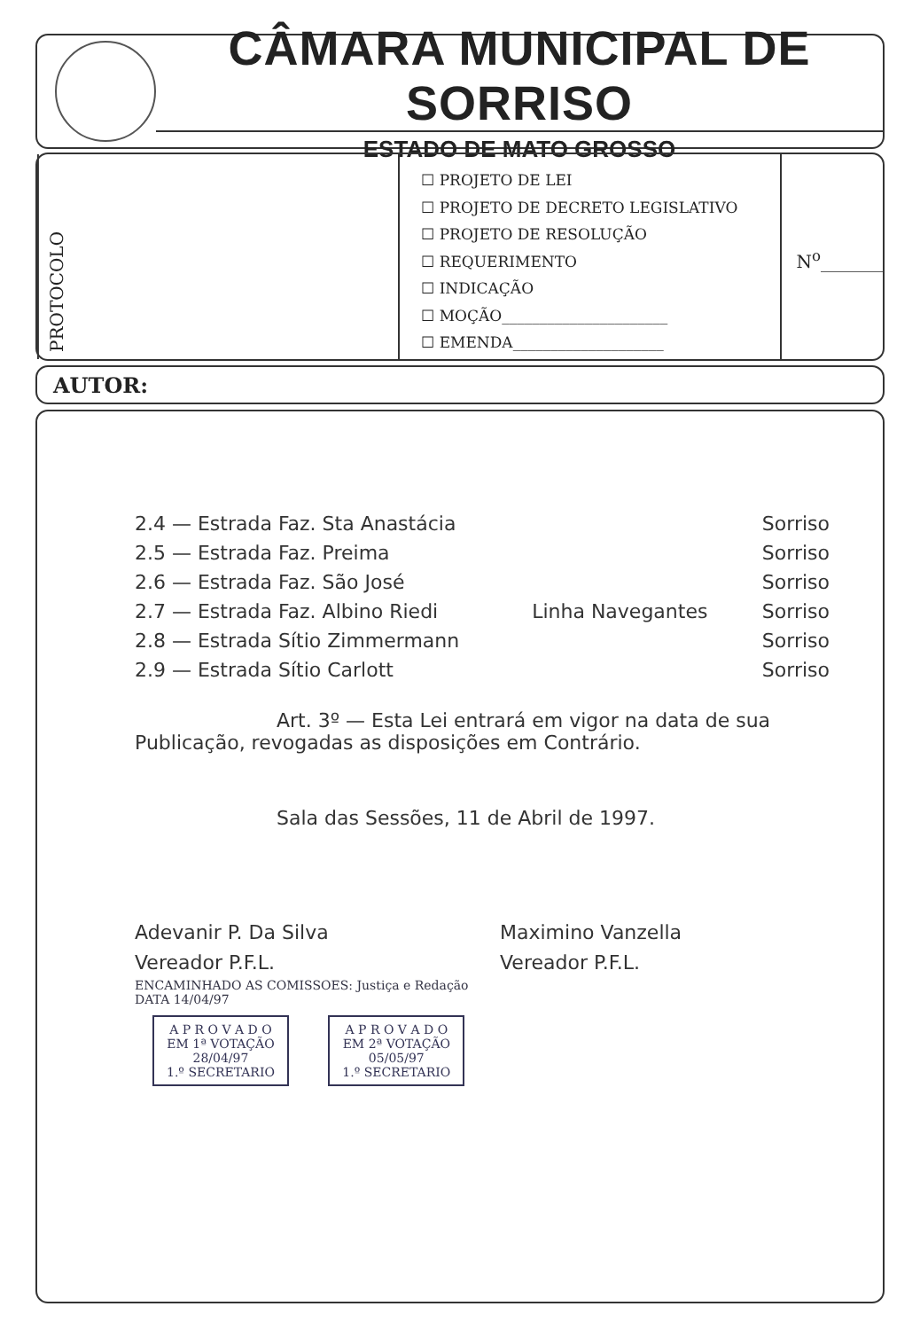CÂMARA MUNICIPAL DE SORRISO
ESTADO DE MATO GROSSO
PROTOCOLO
☐ PROJETO DE LEI
☐ PROJETO DE DECRETO LEGISLATIVO
☐ PROJETO DE RESOLUÇÃO
☐ REQUERIMENTO
☐ INDICAÇÃO
☐ MOÇÃO______________________
☐ EMENDA____________________
N<sup>o</sup>_______
AUTOR:
| 2.4 — Estrada Faz. Sta Anastácia | | Sorriso |
| 2.5 — Estrada Faz. Preima | | Sorriso |
| 2.6 — Estrada Faz. São José | | Sorriso |
| 2.7 — Estrada Faz. Albino Riedi | Linha Navegantes | Sorriso |
| 2.8 — Estrada Sítio Zimmermann | | Sorriso |
| 2.9 — Estrada Sítio Carlott | | Sorriso |
Art. 3º — Esta Lei entrará em vigor na data de sua Publicação, revogadas as disposições em Contrário.
Sala das Sessões, 11 de Abril de 1997.
Adevanir P. Da Silva
Vereador P.F.L.
Maximino Vanzella
Vereador P.F.L.
ENCAMINHADO AS COMISSOES: Justiça e Redação
DATA 14/04/97
A P R O V A D O
EM 1ª VOTAÇÃO
28/04/97
1.º SECRETARIO A P R O V A D O
EM 2ª VOTAÇÃO
05/05/97
1.º SECRETARIO